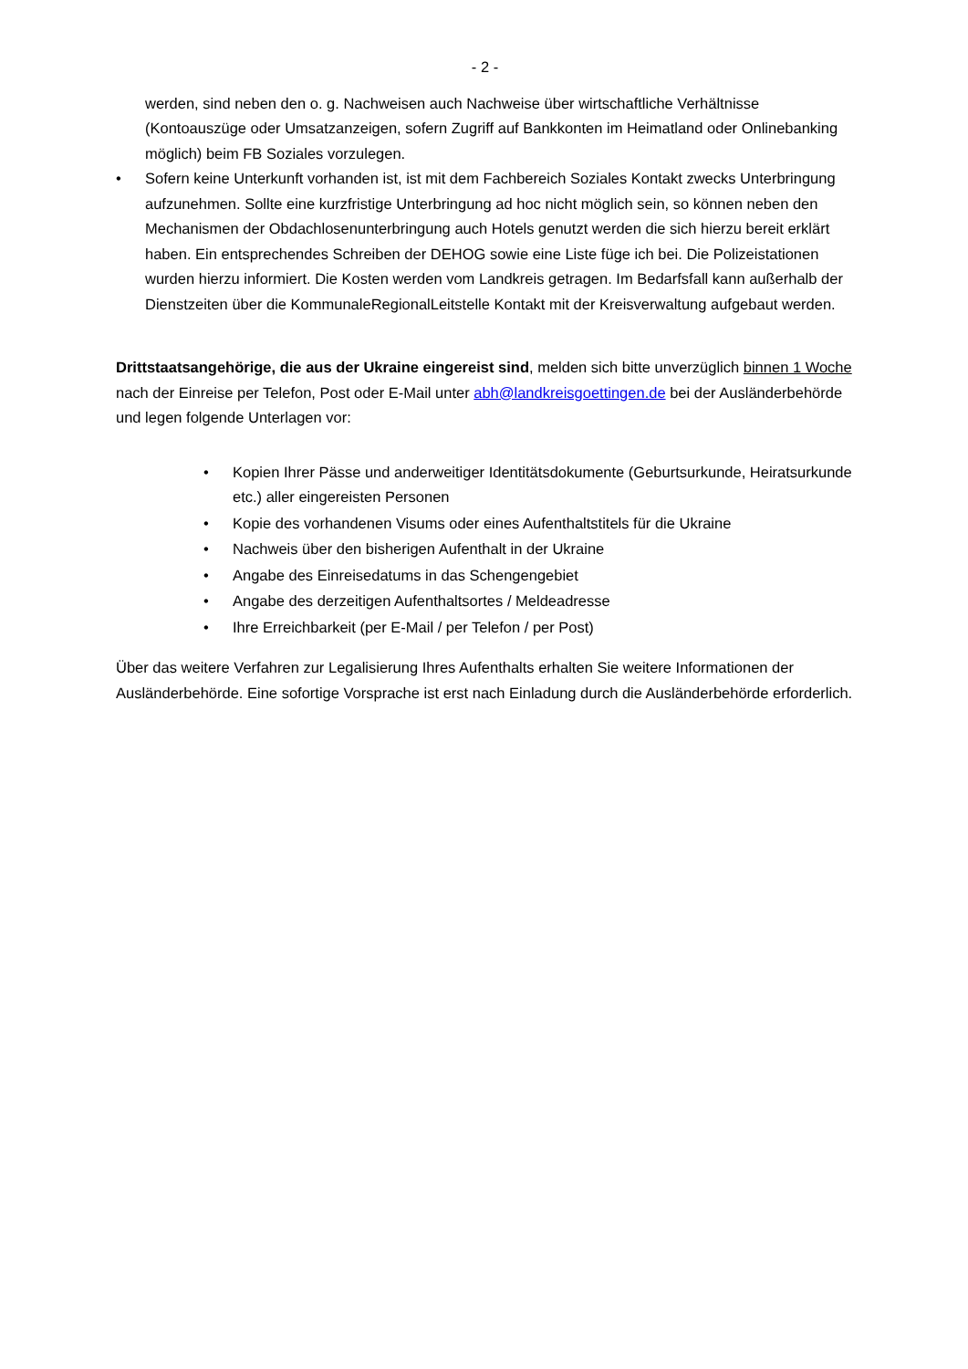- 2 -
werden, sind neben den o. g. Nachweisen auch Nachweise über wirtschaftliche Verhältnisse (Kontoauszüge oder Umsatzanzeigen, sofern Zugriff auf Bankkonten im Heimatland oder Onlinebanking möglich) beim FB Soziales vorzulegen.
• Sofern keine Unterkunft vorhanden ist, ist mit dem Fachbereich Soziales Kontakt zwecks Unterbringung aufzunehmen. Sollte eine kurzfristige Unterbringung ad hoc nicht möglich sein, so können neben den Mechanismen der Obdachlosenunterbringung auch Hotels genutzt werden die sich hierzu bereit erklärt haben. Ein entsprechendes Schreiben der DEHOG sowie eine Liste füge ich bei. Die Polizeistationen wurden hierzu informiert. Die Kosten werden vom Landkreis getragen. Im Bedarfsfall kann außerhalb der Dienstzeiten über die KommunaleRegionalLeitstelle Kontakt mit der Kreisverwaltung aufgebaut werden.
Drittstaatsangehörige, die aus der Ukraine eingereist sind, melden sich bitte unverzüglich binnen 1 Woche nach der Einreise per Telefon, Post oder E-Mail unter abh@landkreisgoettingen.de bei der Ausländerbehörde und legen folgende Unterlagen vor:
• Kopien Ihrer Pässe und anderweitiger Identitätsdokumente (Geburtsurkunde, Heiratsurkunde etc.) aller eingereisten Personen
• Kopie des vorhandenen Visums oder eines Aufenthaltstitels für die Ukraine
• Nachweis über den bisherigen Aufenthalt in der Ukraine
• Angabe des Einreisedatums in das Schengengebiet
• Angabe des derzeitigen Aufenthaltsortes / Meldeadresse
• Ihre Erreichbarkeit (per E-Mail / per Telefon / per Post)
Über das weitere Verfahren zur Legalisierung Ihres Aufenthalts erhalten Sie weitere Informationen der Ausländerbehörde. Eine sofortige Vorsprache ist erst nach Einladung durch die Ausländerbehörde erforderlich.